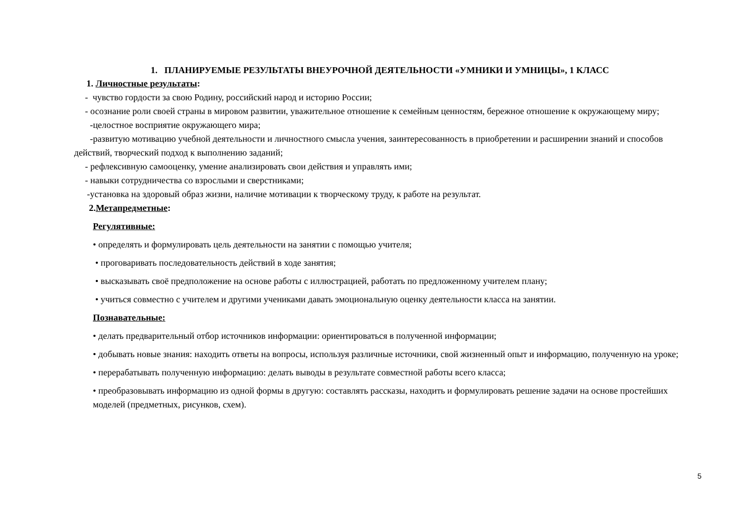1. ПЛАНИРУЕМЫЕ РЕЗУЛЬТАТЫ ВНЕУРОЧНОЙ ДЕЯТЕЛЬНОСТИ «УМНИКИ И УМНИЦЫ», 1 КЛАСС
1. Личностные результаты:
- чувство гордости за свою Родину, российский народ и историю России;
- осознание роли своей страны в мировом развитии, уважительное отношение к семейным ценностям, бережное отношение к окружающему миру;
-целостное восприятие окружающего мира;
-развитую мотивацию учебной деятельности и личностного смысла учения, заинтересованность в приобретении и расширении знаний и способов действий, творческий подход к выполнению заданий;
- рефлексивную самооценку, умение анализировать свои действия и управлять ими;
- навыки сотрудничества со взрослыми и сверстниками;
-установка на здоровый образ жизни, наличие мотивации к творческому труду, к работе на результат.
2.Метапредметные:
Регулятивные:
• определять и формулировать цель деятельности на занятии с помощью учителя;
• проговаривать последовательность действий в ходе занятия;
• высказывать своё предположение на основе работы с иллюстрацией, работать по предложенному учителем плану;
• учиться совместно с учителем и другими учениками давать эмоциональную оценку деятельности класса на занятии.
Познавательные:
• делать предварительный отбор источников информации: ориентироваться в полученной информации;
• добывать новые знания: находить ответы на вопросы, используя различные источники, свой жизненный опыт и информацию, полученную на уроке;
• перерабатывать полученную информацию: делать выводы в результате совместной работы всего класса;
• преобразовывать информацию из одной формы в другую: составлять рассказы, находить и формулировать решение задачи на основе простейших моделей (предметных, рисунков, схем).
5